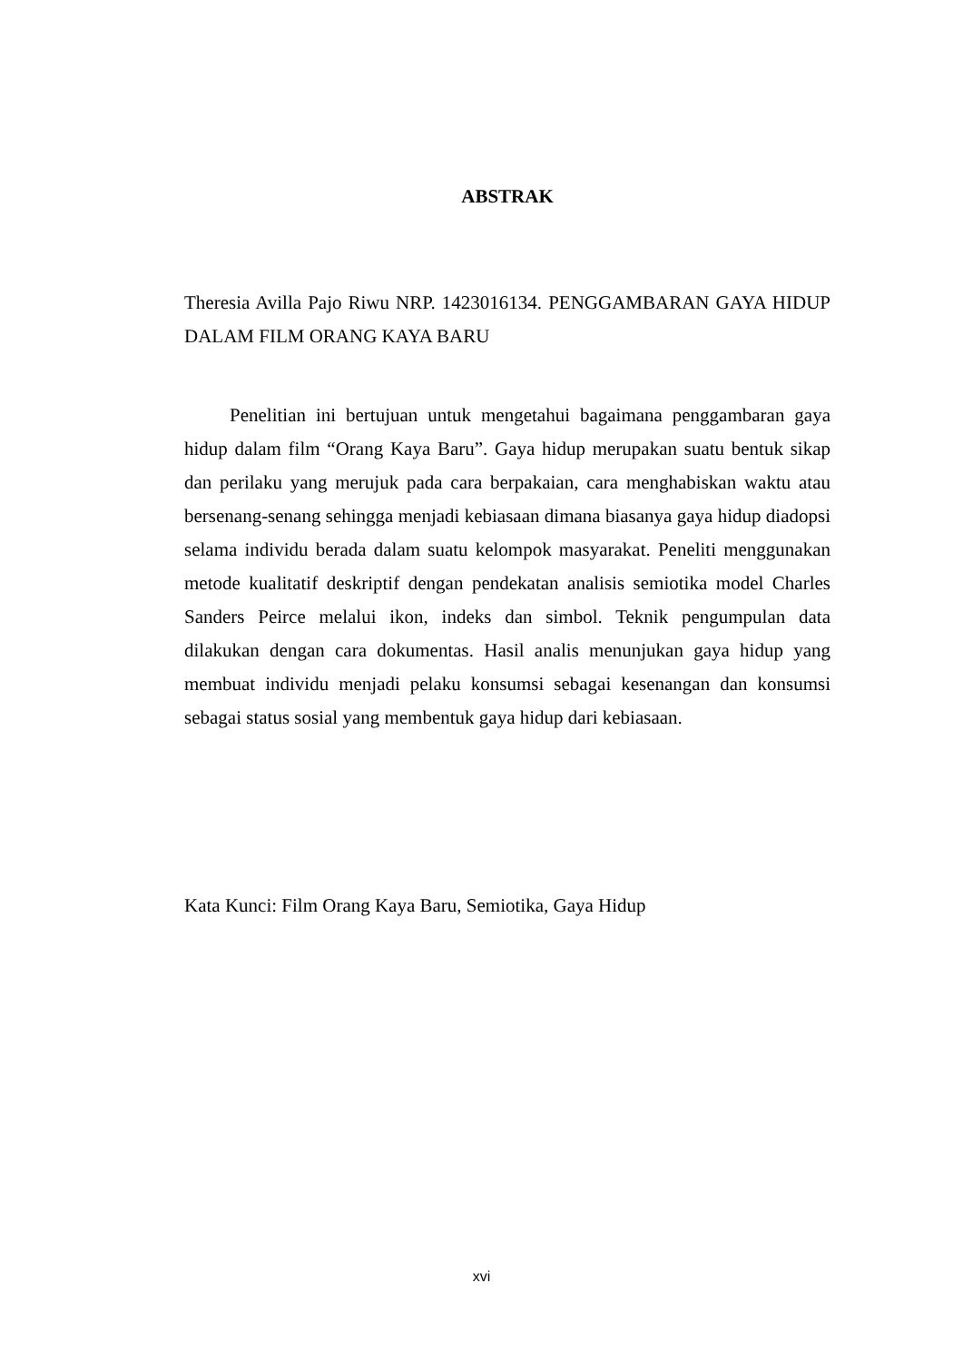ABSTRAK
Theresia Avilla Pajo Riwu NRP. 1423016134. PENGGAMBARAN GAYA HIDUP DALAM FILM ORANG KAYA BARU
Penelitian ini bertujuan untuk mengetahui bagaimana penggambaran gaya hidup dalam film “Orang Kaya Baru”. Gaya hidup merupakan suatu bentuk sikap dan perilaku yang merujuk pada cara berpakaian, cara menghabiskan waktu atau bersenang-senang sehingga menjadi kebiasaan dimana biasanya gaya hidup diadopsi selama individu berada dalam suatu kelompok masyarakat. Peneliti menggunakan metode kualitatif deskriptif dengan pendekatan analisis semiotika model Charles Sanders Peirce melalui ikon, indeks dan simbol. Teknik pengumpulan data dilakukan dengan cara dokumentas. Hasil analis menunjukan gaya hidup yang membuat individu menjadi pelaku konsumsi sebagai kesenangan dan konsumsi sebagai status sosial yang membentuk gaya hidup dari kebiasaan.
Kata Kunci: Film Orang Kaya Baru, Semiotika, Gaya Hidup
xvi